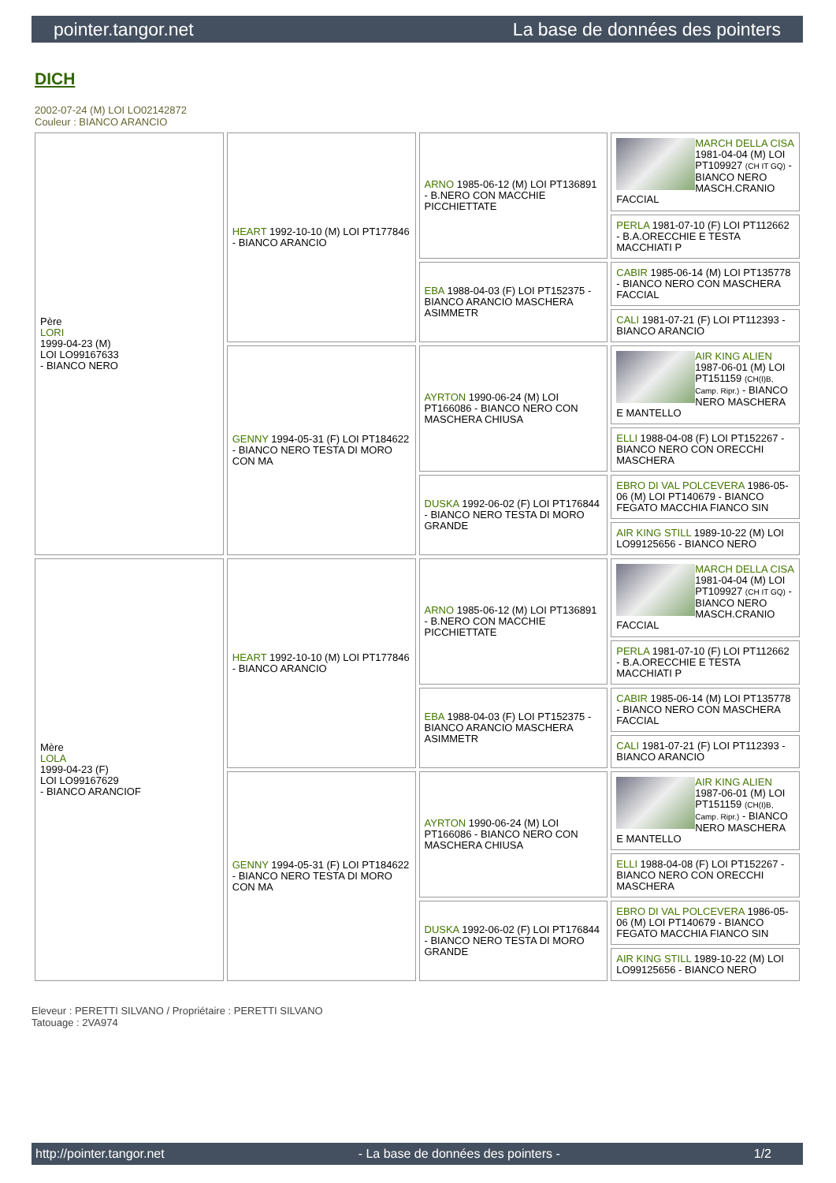pointer.tangor.net La base de données des pointers
DICH
2002-07-24 (M) LOI LO02142872
Couleur : BIANCO ARANCIO
| Père LORI 1999-04-23 (M) LOI LO99167633 - BIANCO NERO | HEART 1992-10-10 (M) LOI PT177846 - BIANCO ARANCIO | ARNO 1985-06-12 (M) LOI PT136891 - B.NERO CON MACCHIE PICCHIETTATE | MARCH DELLA CISA 1981-04-04 (M) LOI PT109927 (CH IT GQ) - BIANCO NERO MASCH.CRANIO FACCIAL |
| | | | PERLA 1981-07-10 (F) LOI PT112662 - B.A.ORECCHIE E TESTA MACCHIATI P |
| | | EBA 1988-04-03 (F) LOI PT152375 - BIANCO ARANCIO MASCHERA ASIMMETR | CABIR 1985-06-14 (M) LOI PT135778 - BIANCO NERO CON MASCHERA FACCIAL |
| | | | CALI 1981-07-21 (F) LOI PT112393 - BIANCO ARANCIO |
| | GENNY 1994-05-31 (F) LOI PT184622 - BIANCO NERO TESTA DI MORO CON MA | AYRTON 1990-06-24 (M) LOI PT166086 - BIANCO NERO CON MASCHERA CHIUSA | AIR KING ALIEN 1987-06-01 (M) LOI PT151159 (CH(I)B, Camp. Ripr.) - BIANCO NERO MASCHERA E MANTELLO |
| | | | ELLI 1988-04-08 (F) LOI PT152267 - BIANCO NERO CON ORECCHI MASCHERA |
| | | DUSKA 1992-06-02 (F) LOI PT176844 - BIANCO NERO TESTA DI MORO GRANDE | EBRO DI VAL POLCEVERA 1986-05-06 (M) LOI PT140679 - BIANCO FEGATO MACCHIA FIANCO SIN |
| | | | AIR KING STILL 1989-10-22 (M) LOI LO99125656 - BIANCO NERO |
| Mère LOLA 1999-04-23 (F) LOI LO99167629 - BIANCO ARANCIOF | HEART 1992-10-10 (M) LOI PT177846 - BIANCO ARANCIO | ARNO 1985-06-12 (M) LOI PT136891 - B.NERO CON MACCHIE PICCHIETTATE | MARCH DELLA CISA 1981-04-04 (M) LOI PT109927 (CH IT GQ) - BIANCO NERO MASCH.CRANIO FACCIAL |
| | | | PERLA 1981-07-10 (F) LOI PT112662 - B.A.ORECCHIE E TESTA MACCHIATI P |
| | | EBA 1988-04-03 (F) LOI PT152375 - BIANCO ARANCIO MASCHERA ASIMMETR | CABIR 1985-06-14 (M) LOI PT135778 - BIANCO NERO CON MASCHERA FACCIAL |
| | | | CALI 1981-07-21 (F) LOI PT112393 - BIANCO ARANCIO |
| | GENNY 1994-05-31 (F) LOI PT184622 - BIANCO NERO TESTA DI MORO CON MA | AYRTON 1990-06-24 (M) LOI PT166086 - BIANCO NERO CON MASCHERA CHIUSA | AIR KING ALIEN 1987-06-01 (M) LOI PT151159 (CH(I)B, Camp. Ripr.) - BIANCO NERO MASCHERA E MANTELLO |
| | | | ELLI 1988-04-08 (F) LOI PT152267 - BIANCO NERO CON ORECCHI MASCHERA |
| | | DUSKA 1992-06-02 (F) LOI PT176844 - BIANCO NERO TESTA DI MORO GRANDE | EBRO DI VAL POLCEVERA 1986-05-06 (M) LOI PT140679 - BIANCO FEGATO MACCHIA FIANCO SIN |
| | | | AIR KING STILL 1989-10-22 (M) LOI LO99125656 - BIANCO NERO |
Eleveur : PERETTI SILVANO / Propriétaire : PERETTI SILVANO
Tatouage : 2VA974
http://pointer.tangor.net - La base de données des pointers - 1/2